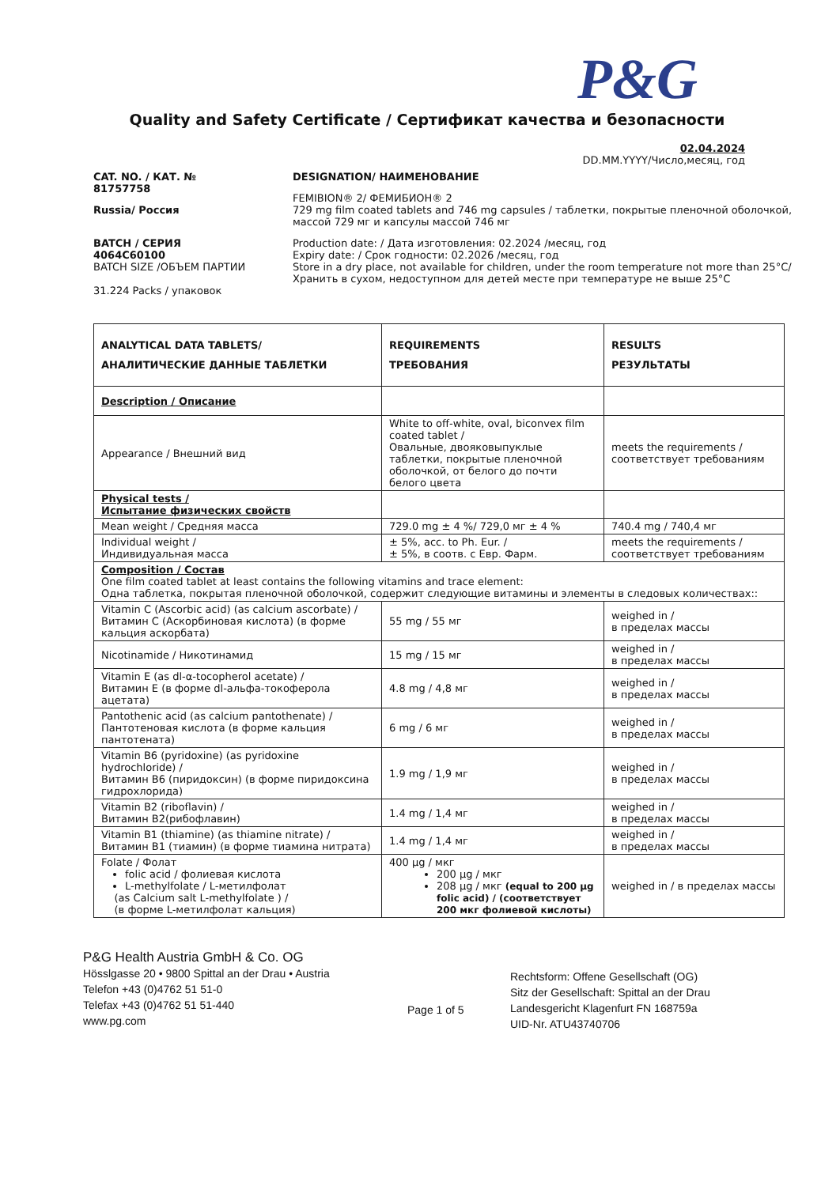P&G
Quality and Safety Certificate / Сертификат качества и безопасности
02.04.2024
DD.MM.YYYY/Число,месяц, год
CAT. NO. / КАТ. №
81757758
Russia/ Россия
BATCH / СЕРИЯ
4064C60100
BATCH SIZE /ОБЪЕМ ПАРТИИ
31.224 Packs / упаковок
DESIGNATION/ НАИМЕНОВАНИЕ
FEMIBION® 2/ ФЕМИБИОН® 2
729 mg film coated tablets and 746 mg capsules / таблетки, покрытые пленочной оболочкой, массой 729 мг и капсулы массой 746 мг
Production date: / Дата изготовления: 02.2024 /месяц, год
Expiry date: / Срок годности: 02.2026 /месяц, год
Store in a dry place, not available for children, under the room temperature not more than 25°C/
Хранить в сухом, недоступном для детей месте при температуре не выше 25°C
| ANALYTICAL DATA TABLETS/ АНАЛИТИЧЕСКИЕ ДАННЫЕ ТАБЛЕТКИ | REQUIREMENTS ТРЕБОВАНИЯ | RESULTS РЕЗУЛЬТАТЫ |
| --- | --- | --- |
| Description / Описание | | |
| Appearance / Внешний вид | White to off-white, oval, biconvex film coated tablet / Овальные, двояковыпуклые таблетки, покрытые пленочной оболочкой, от белого до почти белого цвета | meets the requirements / соответствует требованиям |
| Physical tests / Испытание физических свойств | | |
| Mean weight / Средняя масса | 729.0 mg ± 4 %/ 729,0 мг ± 4 % | 740.4 mg / 740,4 мг |
| Individual weight / Индивидуальная масса | ± 5%, acc. to Ph. Eur. / ± 5%, в соотв. с Евр. Фарм. | meets the requirements / соответствует требованиям |
| Composition / Состав One film coated tablet at least contains the following vitamins and trace element: Одна таблетка, покрытая пленочной оболочкой, содержит следующие витамины и элементы в следовых количествах:: | | |
| Vitamin C (Ascorbic acid) (as calcium ascorbate) / Витамин С (Аскорбиновая кислота) (в форме кальция аскорбата) | 55 mg / 55 мг | weighed in / в пределах массы |
| Nicotinamide / Никотинамид | 15 mg / 15 мг | weighed in / в пределах массы |
| Vitamin E (as dl-α-tocopherol acetate) / Витамин Е (в форме dl-альфа-токоферола ацетата) | 4.8 mg / 4,8 мг | weighed in / в пределах массы |
| Pantothenic acid (as calcium pantothenate) / Пантотеновая кислота (в форме кальция пантотената) | 6 mg / 6 мг | weighed in / в пределах массы |
| Vitamin B6 (pyridoxine) (as pyridoxine hydrochloride) / Витамин В6 (пиридоксин) (в форме пиридоксина гидрохлорида) | 1.9 mg / 1,9 мг | weighed in / в пределах массы |
| Vitamin B2 (riboflavin) / Витамин В2(рибофлавин) | 1.4 mg / 1,4 мг | weighed in / в пределах массы |
| Vitamin B1 (thiamine) (as thiamine nitrate) / Витамин В1 (тиамин) (в форме тиамина нитрата) | 1.4 mg / 1,4 мг | weighed in / в пределах массы |
| Folate / Фолат folic acid / фолиевая кислота L-methylfolate / L-метилфолат (as Calcium salt L-methylfolate ) / (в форме L-метилфолат кальция) | 400 µg / мкг 200 µg / мкг 208 µg / мкг (equal to 200 µg folic acid) / (соответствует 200 мкг фолиевой кислоты) | weighed in / в пределах массы |
P&G Health Austria GmbH & Co. OG
Hösslgasse 20 • 9800 Spittal an der Drau • Austria
Telefon +43 (0)4762 51 51-0
Telefax +43 (0)4762 51 51-440
www.pg.com
Page 1 of 5
Rechtsform: Offene Gesellschaft (OG)
Sitz der Gesellschaft: Spittal an der Drau
Landesgericht Klagenfurt FN 168759a
UID-Nr. ATU43740706